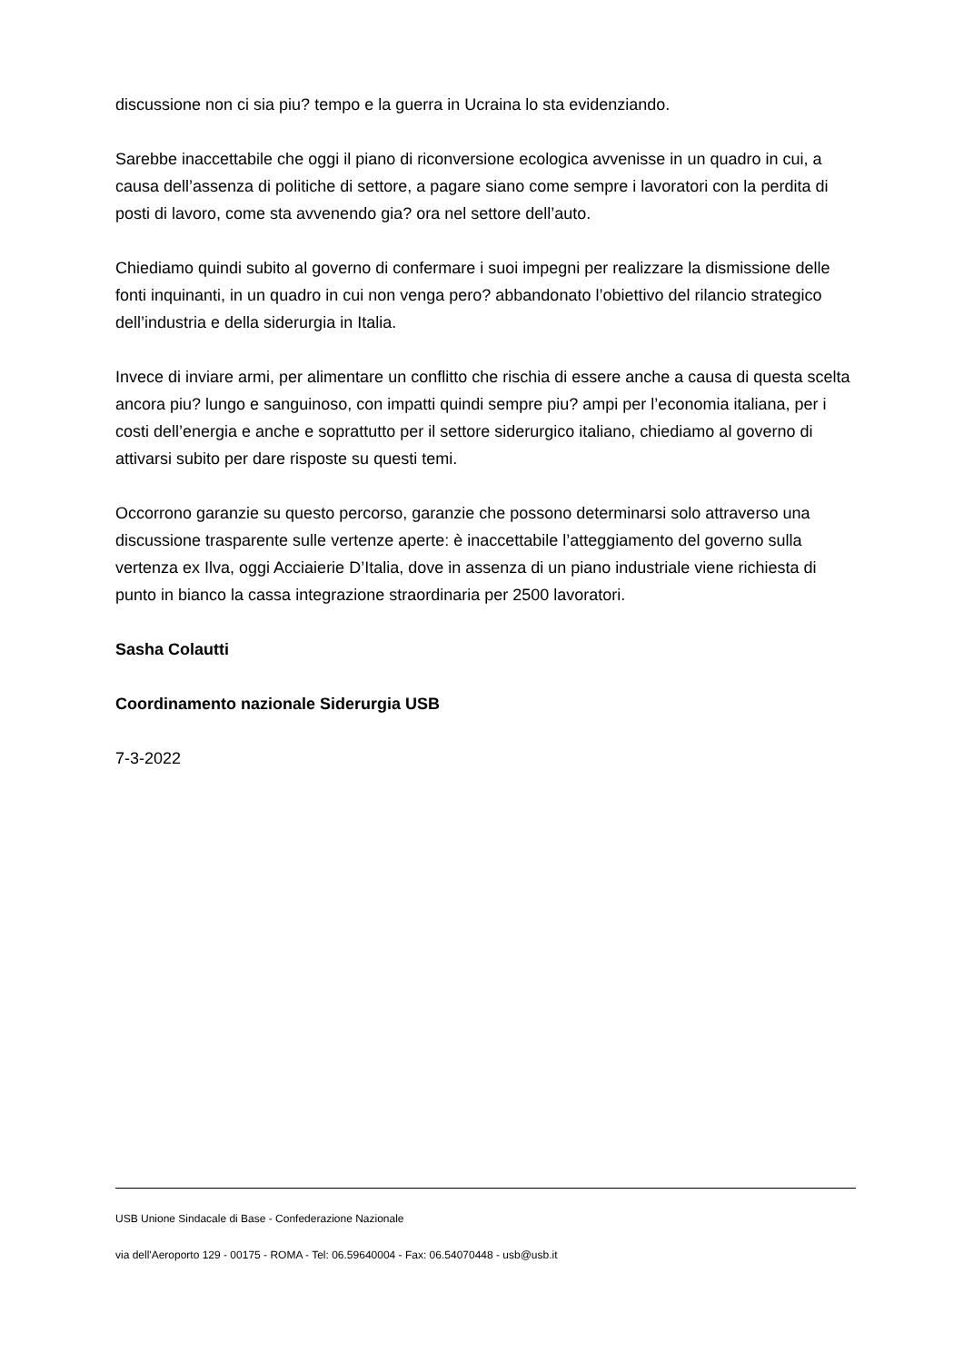discussione non ci sia piu? tempo e la guerra in Ucraina lo sta evidenziando.
Sarebbe inaccettabile che oggi il piano di riconversione ecologica avvenisse in un quadro in cui, a causa dell’assenza di politiche di settore, a pagare siano come sempre i lavoratori con la perdita di posti di lavoro, come sta avvenendo gia? ora nel settore dell’auto.
Chiediamo quindi subito al governo di confermare i suoi impegni per realizzare la dismissione delle fonti inquinanti, in un quadro in cui non venga pero? abbandonato l’obiettivo del rilancio strategico dell’industria e della siderurgia in Italia.
Invece di inviare armi, per alimentare un conflitto che rischia di essere anche a causa di questa scelta ancora piu? lungo e sanguinoso, con impatti quindi sempre piu? ampi per l’economia italiana, per i costi dell’energia e anche e soprattutto per il settore siderurgico italiano, chiediamo al governo di attivarsi subito per dare risposte su questi temi.
Occorrono garanzie su questo percorso, garanzie che possono determinarsi solo attraverso una discussione trasparente sulle vertenze aperte: è inaccettabile l’atteggiamento del governo sulla vertenza ex Ilva, oggi Acciaierie D’Italia, dove in assenza di un piano industriale viene richiesta di punto in bianco la cassa integrazione straordinaria per 2500 lavoratori.
Sasha Colautti
Coordinamento nazionale Siderurgia USB
7-3-2022
USB Unione Sindacale di Base - Confederazione Nazionale
via dell'Aeroporto 129 - 00175 - ROMA - Tel: 06.59640004 - Fax: 06.54070448 - usb@usb.it